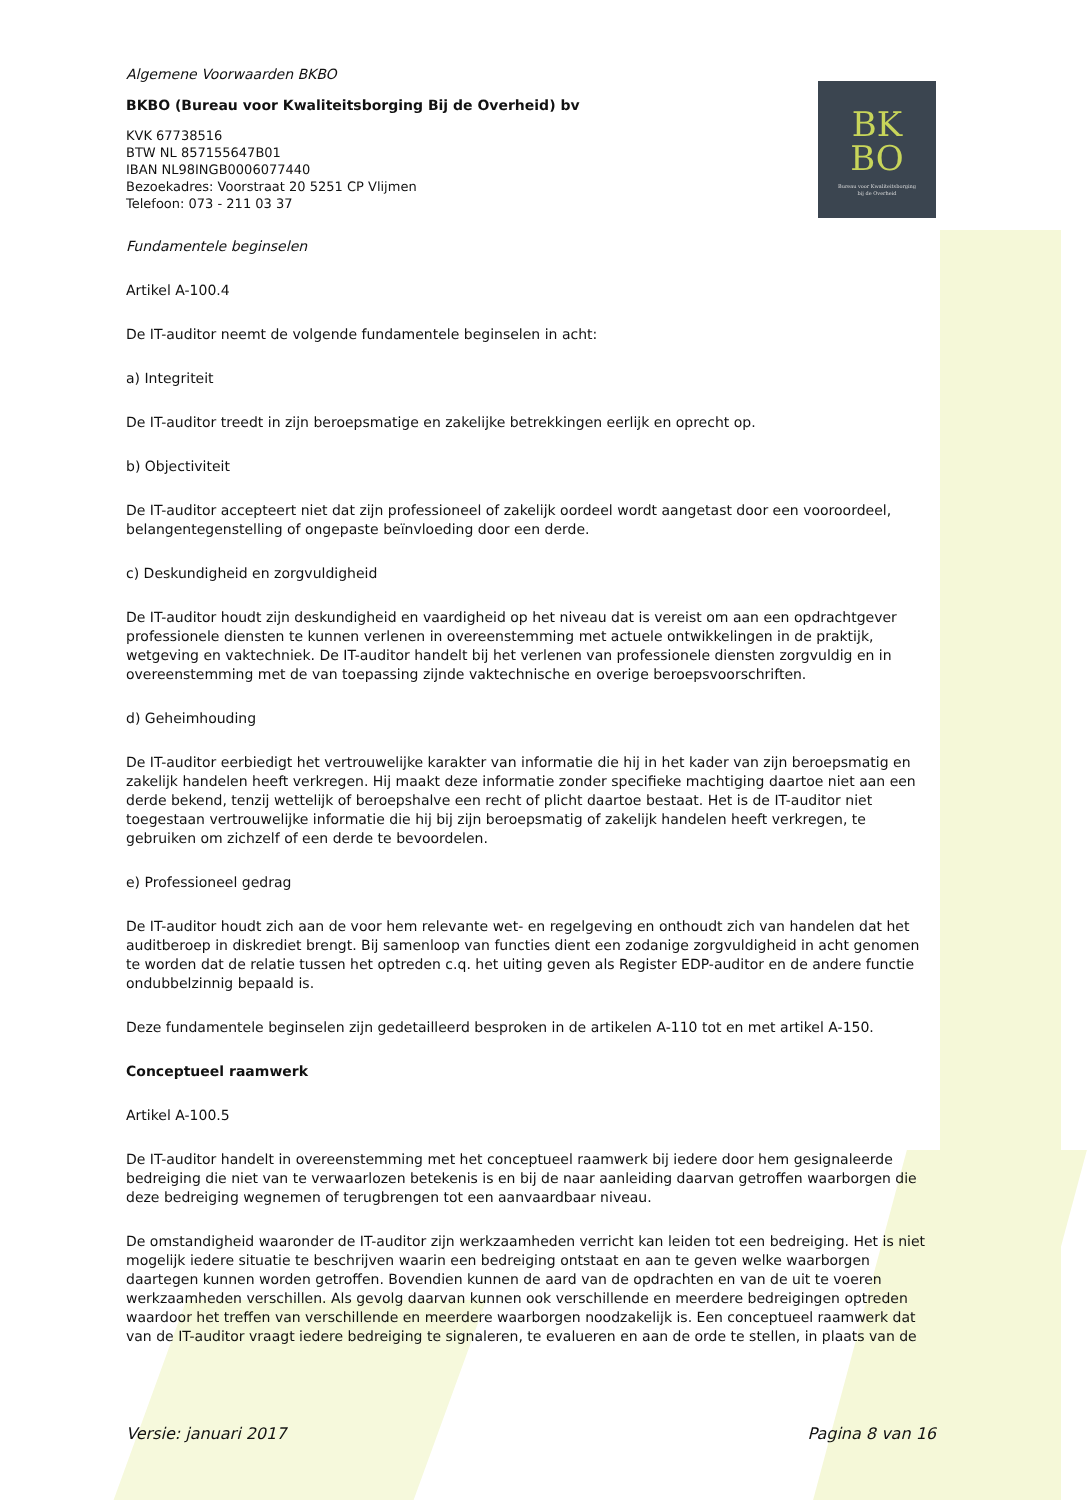BK
BO
Bureau voor Kwaliteitsborging
bij de Overheid
Algemene Voorwaarden BKBO
BKBO (Bureau voor Kwaliteitsborging Bij de Overheid) bv
KVK 67738516
BTW NL 857155647B01
IBAN NL98INGB0006077440
Bezoekadres: Voorstraat 20 5251 CP Vlijmen
Telefoon: 073 - 211 03 37
Fundamentele beginselen
Artikel A-100.4
De IT-auditor neemt de volgende fundamentele beginselen in acht:
a) Integriteit
De IT-auditor treedt in zijn beroepsmatige en zakelijke betrekkingen eerlijk en oprecht op.
b) Objectiviteit
De IT-auditor accepteert niet dat zijn professioneel of zakelijk oordeel wordt aangetast door een vooroordeel, belangentegenstelling of ongepaste beïnvloeding door een derde.
c) Deskundigheid en zorgvuldigheid
De IT-auditor houdt zijn deskundigheid en vaardigheid op het niveau dat is vereist om aan een opdrachtgever professionele diensten te kunnen verlenen in overeenstemming met actuele ontwikkelingen in de praktijk, wetgeving en vaktechniek. De IT-auditor handelt bij het verlenen van professionele diensten zorgvuldig en in overeenstemming met de van toepassing zijnde vaktechnische en overige beroepsvoorschriften.
d) Geheimhouding
De IT-auditor eerbiedigt het vertrouwelijke karakter van informatie die hij in het kader van zijn beroepsmatig en zakelijk handelen heeft verkregen. Hij maakt deze informatie zonder specifieke machtiging daartoe niet aan een derde bekend, tenzij wettelijk of beroepshalve een recht of plicht daartoe bestaat. Het is de IT-auditor niet toegestaan vertrouwelijke informatie die hij bij zijn beroepsmatig of zakelijk handelen heeft verkregen, te gebruiken om zichzelf of een derde te bevoordelen.
e) Professioneel gedrag
De IT-auditor houdt zich aan de voor hem relevante wet- en regelgeving en onthoudt zich van handelen dat het auditberoep in diskrediet brengt. Bij samenloop van functies dient een zodanige zorgvuldigheid in acht genomen te worden dat de relatie tussen het optreden c.q. het uiting geven als Register EDP-auditor en de andere functie ondubbelzinnig bepaald is.
Deze fundamentele beginselen zijn gedetailleerd besproken in de artikelen A-110 tot en met artikel A-150.
Conceptueel raamwerk
Artikel A-100.5
De IT-auditor handelt in overeenstemming met het conceptueel raamwerk bij iedere door hem gesignaleerde bedreiging die niet van te verwaarlozen betekenis is en bij de naar aanleiding daarvan getroffen waarborgen die deze bedreiging wegnemen of terugbrengen tot een aanvaardbaar niveau.
De omstandigheid waaronder de IT-auditor zijn werkzaamheden verricht kan leiden tot een bedreiging. Het is niet mogelijk iedere situatie te beschrijven waarin een bedreiging ontstaat en aan te geven welke waarborgen daartegen kunnen worden getroffen. Bovendien kunnen de aard van de opdrachten en van de uit te voeren werkzaamheden verschillen. Als gevolg daarvan kunnen ook verschillende en meerdere bedreigingen optreden waardoor het treffen van verschillende en meerdere waarborgen noodzakelijk is. Een conceptueel raamwerk dat van de IT-auditor vraagt iedere bedreiging te signaleren, te evalueren en aan de orde te stellen, in plaats van de
Versie: januari 2017 Pagina 8 van 16